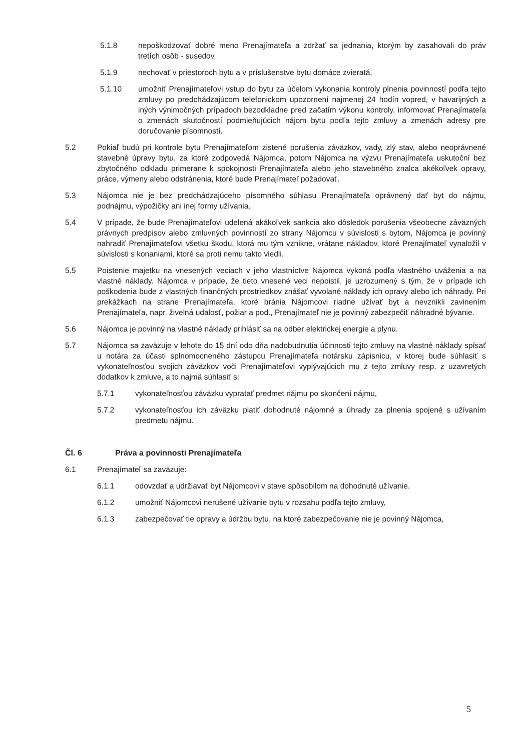5.1.8 nepoškodzovať dobré meno Prenajímateľa a zdržať sa jednania, ktorým by zasahovali do práv tretích osôb - susedov,
5.1.9 nechovať v priestoroch bytu a v príslušenstve bytu domáce zvieratá,
5.1.10 umožniť Prenajímateľovi vstup do bytu za účelom vykonania kontroly plnenia povinností podľa tejto zmluvy po predchádzajúcom telefonickom upozornení najmenej 24 hodín vopred, v havarijných a iných výnimočných prípadoch bezodkladne pred začatím výkonu kontroly, informovať Prenajímateľa o zmenách skutočností podmieňujúcich nájom bytu podľa tejto zmluvy a zmenách adresy pre doručovanie písomností.
5.2 Pokiaľ budú pri kontrole bytu Prenajímateľom zistené porušenia záväzkov, vady, zlý stav, alebo neoprávnené stavebné úpravy bytu, za ktoré zodpovedá Nájomca, potom Nájomca na výzvu Prenajímateľa uskutoční bez zbytočného odkladu primerane k spokojnosti Prenajímateľa alebo jeho stavebného znalca akékoľvek opravy, práce, výmeny alebo odstránenia, ktoré bude Prenajímateľ požadovať.
5.3 Nájomca nie je bez predchádzajúceho písomného súhlasu Prenajímateľa oprávnený dať byt do nájmu, podnájmu, výpožičky ani inej formy užívania.
5.4 V prípade, že bude Prenajímateľovi udelená akákoľvek sankcia ako dôsledok porušenia všeobecne záväzných právnych predpisov alebo zmluvných povinností zo strany Nájomcu v súvislosti s bytom, Nájomca je povinný nahradiť Prenajímateľovi všetku škodu, ktorá mu tým vznikne, vrátane nákladov, ktoré Prenajímateľ vynaložil v súvislosti s konaniami, ktoré sa proti nemu takto viedli.
5.5 Poistenie majetku na vnesených veciach v jeho vlastníctve Nájomca vykoná podľa vlastného uváženia a na vlastné náklady. Nájomca v prípade, že tieto vnesené veci nepoistil, je uzrozumený s tým, že v prípade ich poškodenia bude z vlastných finančných prostriedkov znášať vyvolané náklady ich opravy alebo ich náhrady. Pri prekážkach na strane Prenajímateľa, ktoré bránia Nájomcovi riadne užívať byt a nevznikli zavinením Prenajímateľa, napr. živelná udalosť, požiar a pod., Prenajímateľ nie je povinný zabezpečiť náhradné bývanie.
5.6 Nájomca je povinný na vlastné náklady prihlásiť sa na odber elektrickej energie a plynu.
5.7 Nájomca sa zaväzuje v lehote do 15 dní odo dňa nadobudnutia účinnosti tejto zmluvy na vlastné náklady spísať u notára za účasti splnomocneného zástupcu Prenajímateľa notársku zápisnicu, v ktorej bude súhlasiť s vykonateľnosťou svojich záväzkov voči Prenajímateľovi vyplývajúcich mu z tejto zmluvy resp. z uzavretých dodatkov k zmluve, a to najmä súhlasiť s:
5.7.1 vykonateľnosťou záväzku vypratať predmet nájmu po skončení nájmu,
5.7.2 vykonateľnosťou ich záväzku platiť dohodnuté nájomné a úhrady za plnenia spojené s užívaním predmetu nájmu.
Čl. 6 Práva a povinnosti Prenajímateľa
6.1 Prenajímateľ sa zaväzuje:
6.1.1 odovzdať a udržiavať byt Nájomcovi v stave spôsobilom na dohodnuté užívanie,
6.1.2 umožniť Nájomcovi nerušené užívanie bytu v rozsahu podľa tejto zmluvy,
6.1.3 zabezpečovať tie opravy a údržbu bytu, na ktoré zabezpečovanie nie je povinný Nájomca,
5